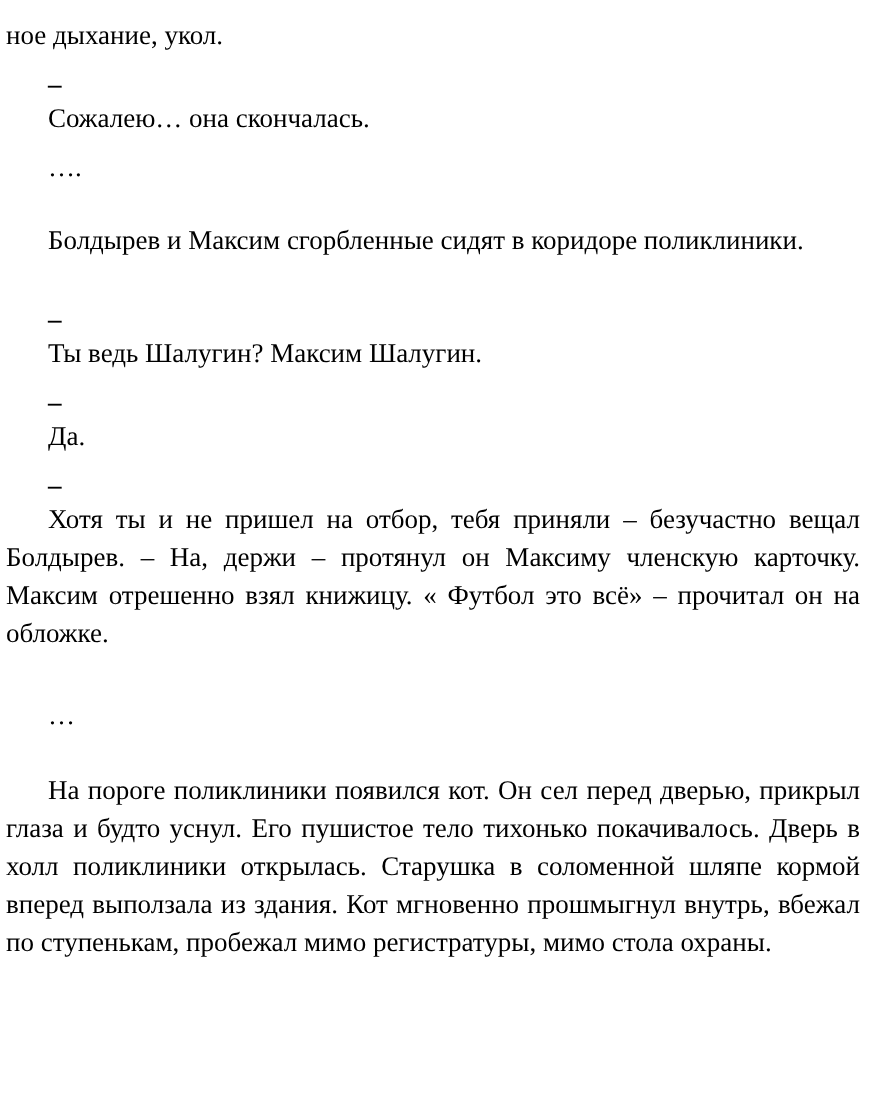ное дыхание, укол.
–
Сожалею… она скончалась.
….
Болдырев и Максим сгорбленные сидят в коридоре поликлиники.
–
Ты ведь Шалугин? Максим Шалугин.
–
Да.
–
Хотя ты и не пришел на отбор, тебя приняли – безучастно вещал Болдырев. – На, держи – протянул он Максиму членскую карточку. Максим отрешенно взял книжицу. « Футбол это всё» – прочитал он на обложке.
…
На пороге поликлиники появился кот. Он сел перед дверью, прикрыл глаза и будто уснул. Его пушистое тело тихонько покачивалось. Дверь в холл поликлиники открылась. Старушка в соломенной шляпе кормой вперед выползала из здания. Кот мгновенно прошмыгнул внутрь, вбежал по ступенькам, пробежал мимо регистратуры, мимо стола охраны.